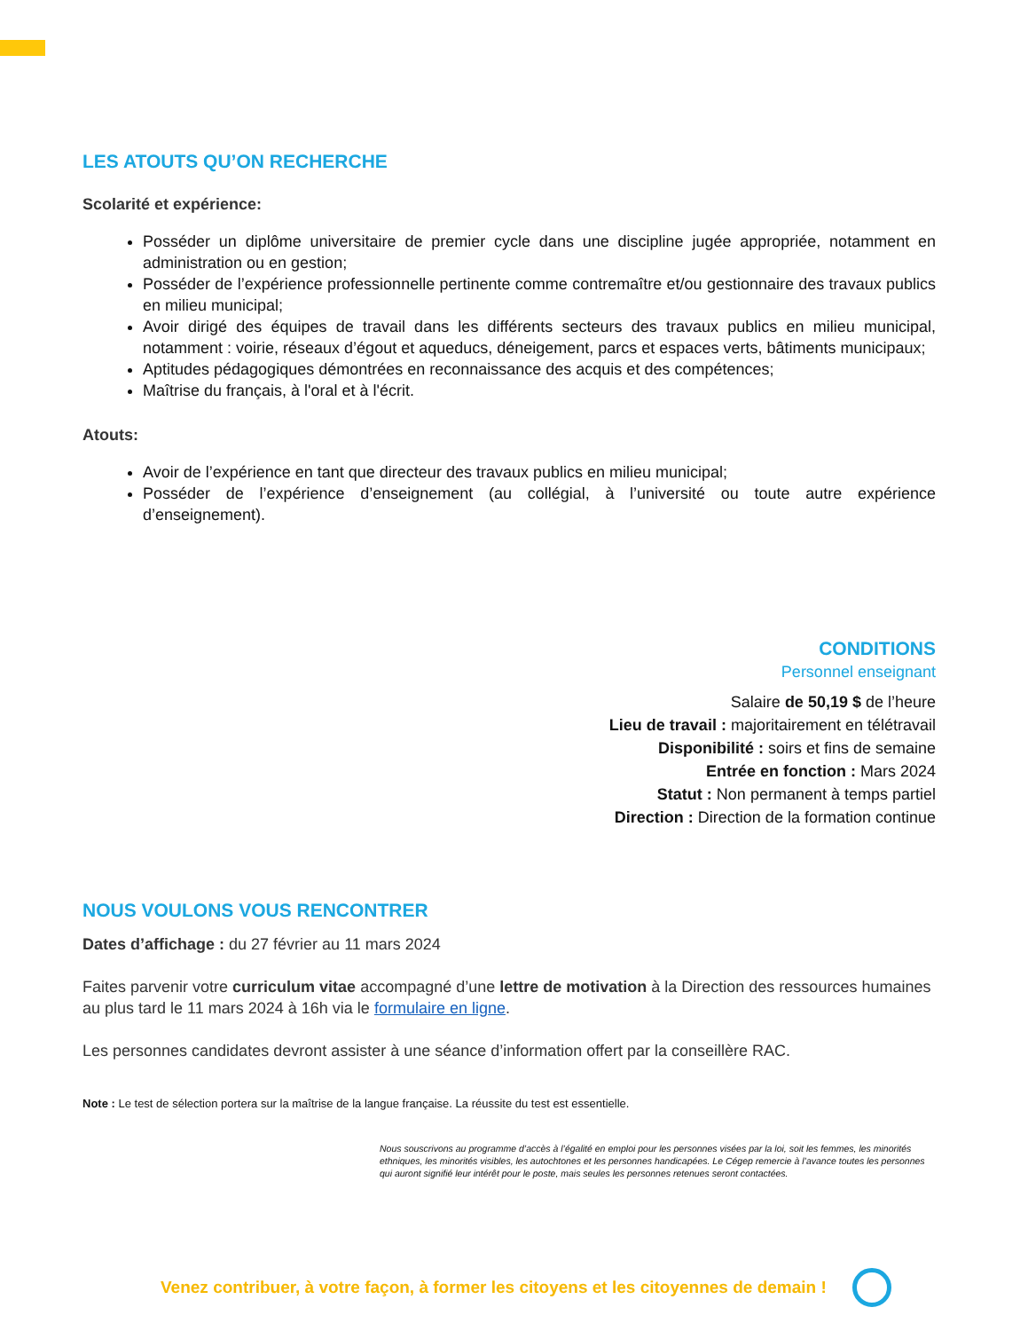LES ATOUTS QU’ON RECHERCHE
Scolarité et expérience:
Posséder un diplôme universitaire de premier cycle dans une discipline jugée appropriée, notamment en administration ou en gestion;
Posséder de l’expérience professionnelle pertinente comme contremaître et/ou gestionnaire des travaux publics en milieu municipal;
Avoir dirigé des équipes de travail dans les différents secteurs des travaux publics en milieu municipal, notamment : voirie, réseaux d’égout et aqueducs, déneigement, parcs et espaces verts, bâtiments municipaux;
Aptitudes pédagogiques démontrées en reconnaissance des acquis et des compétences;
Maîtrise du français, à l'oral et à l'écrit.
Atouts:
Avoir de l’expérience en tant que directeur des travaux publics en milieu municipal;
Posséder de l’expérience d’enseignement (au collégial, à l’université ou toute autre expérience d’enseignement).
CONDITIONS
Personnel enseignant
Salaire de 50,19 $ de l’heure
Lieu de travail : majoritairement en télétravail
Disponibilité : soirs et fins de semaine
Entrée en fonction : Mars 2024
Statut : Non permanent à temps partiel
Direction : Direction de la formation continue
NOUS VOULONS VOUS RENCONTRER
Dates d’affichage : du 27 février au 11 mars 2024
Faites parvenir votre curriculum vitae accompagné d’une lettre de motivation à la Direction des ressources humaines au plus tard le 11 mars 2024 à 16h via le formulaire en ligne.
Les personnes candidates devront assister à une séance d’information offert par la conseillère RAC.
Note : Le test de sélection portera sur la maîtrise de la langue française. La réussite du test est essentielle.
Nous souscrivons au programme d’accès à l’égalité en emploi pour les personnes visées par la loi, soit les femmes, les minorités ethniques, les minorités visibles, les autochtones et les personnes handicapées. Le Cégep remercie à l’avance toutes les personnes qui auront signifié leur intérêt pour le poste, mais seules les personnes retenues seront contactées.
Venez contribuer, à votre façon, à former les citoyens et les citoyennes de demain !